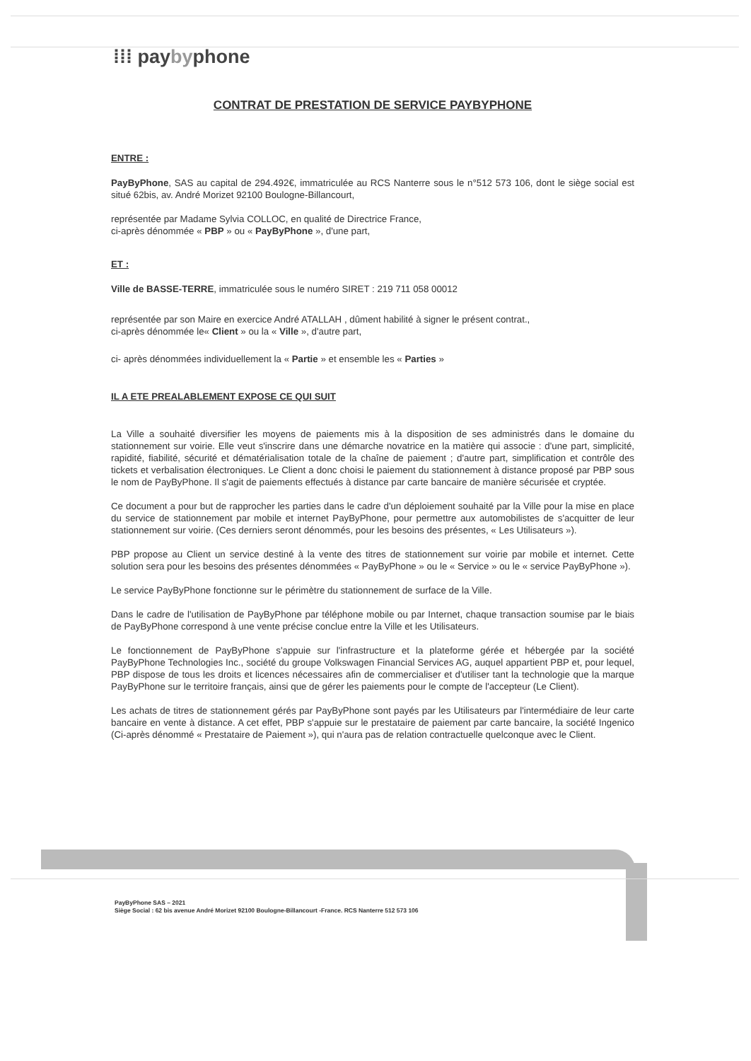⁞⁞⁞ paybyphone
CONTRAT DE PRESTATION DE SERVICE PAYBYPHONE
ENTRE :
PayByPhone, SAS au capital de 294.492€, immatriculée au RCS Nanterre sous le n°512 573 106, dont le siège social est situé 62bis, av. André Morizet 92100 Boulogne-Billancourt,
représentée par Madame Sylvia COLLOC, en qualité de Directrice France,
ci-après dénommée « PBP » ou « PayByPhone », d'une part,
ET :
Ville de BASSE-TERRE, immatriculée sous le numéro SIRET : 219 711 058 00012
représentée par son Maire en exercice André ATALLAH , dûment habilité à signer le présent contrat.,
ci-après dénommée le« Client » ou la « Ville », d'autre part,
ci- après dénommées individuellement la « Partie » et ensemble les « Parties »
IL A ETE PREALABLEMENT EXPOSE CE QUI SUIT
La Ville a souhaité diversifier les moyens de paiements mis à la disposition de ses administrés dans le domaine du stationnement sur voirie. Elle veut s'inscrire dans une démarche novatrice en la matière qui associe : d'une part, simplicité, rapidité, fiabilité, sécurité et dématérialisation totale de la chaîne de paiement ; d'autre part, simplification et contrôle des tickets et verbalisation électroniques. Le Client a donc choisi le paiement du stationnement à distance proposé par PBP sous le nom de PayByPhone. Il s'agit de paiements effectués à distance par carte bancaire de manière sécurisée et cryptée.
Ce document a pour but de rapprocher les parties dans le cadre d'un déploiement souhaité par la Ville pour la mise en place du service de stationnement par mobile et internet PayByPhone, pour permettre aux automobilistes de s'acquitter de leur stationnement sur voirie. (Ces derniers seront dénommés, pour les besoins des présentes, « Les Utilisateurs »).
PBP propose au Client un service destiné à la vente des titres de stationnement sur voirie par mobile et internet. Cette solution sera pour les besoins des présentes dénommées « PayByPhone » ou le « Service » ou le « service PayByPhone »).
Le service PayByPhone fonctionne sur le périmètre du stationnement de surface de la Ville.
Dans le cadre de l'utilisation de PayByPhone par téléphone mobile ou par Internet, chaque transaction soumise par le biais de PayByPhone correspond à une vente précise conclue entre la Ville et les Utilisateurs.
Le fonctionnement de PayByPhone s'appuie sur l'infrastructure et la plateforme gérée et hébergée par la société PayByPhone Technologies Inc., société du groupe Volkswagen Financial Services AG, auquel appartient PBP et, pour lequel, PBP dispose de tous les droits et licences nécessaires afin de commercialiser et d'utiliser tant la technologie que la marque PayByPhone sur le territoire français, ainsi que de gérer les paiements pour le compte de l'accepteur (Le Client).
Les achats de titres de stationnement gérés par PayByPhone sont payés par les Utilisateurs par l'intermédiaire de leur carte bancaire en vente à distance. A cet effet, PBP s'appuie sur le prestataire de paiement par carte bancaire, la société Ingenico (Ci-après dénommé « Prestataire de Paiement »), qui n'aura pas de relation contractuelle quelconque avec le Client.
PayByPhone SAS – 2021
Siège Social : 62 bis avenue André Morizet 92100 Boulogne-Billancourt -France. RCS Nanterre 512 573 106